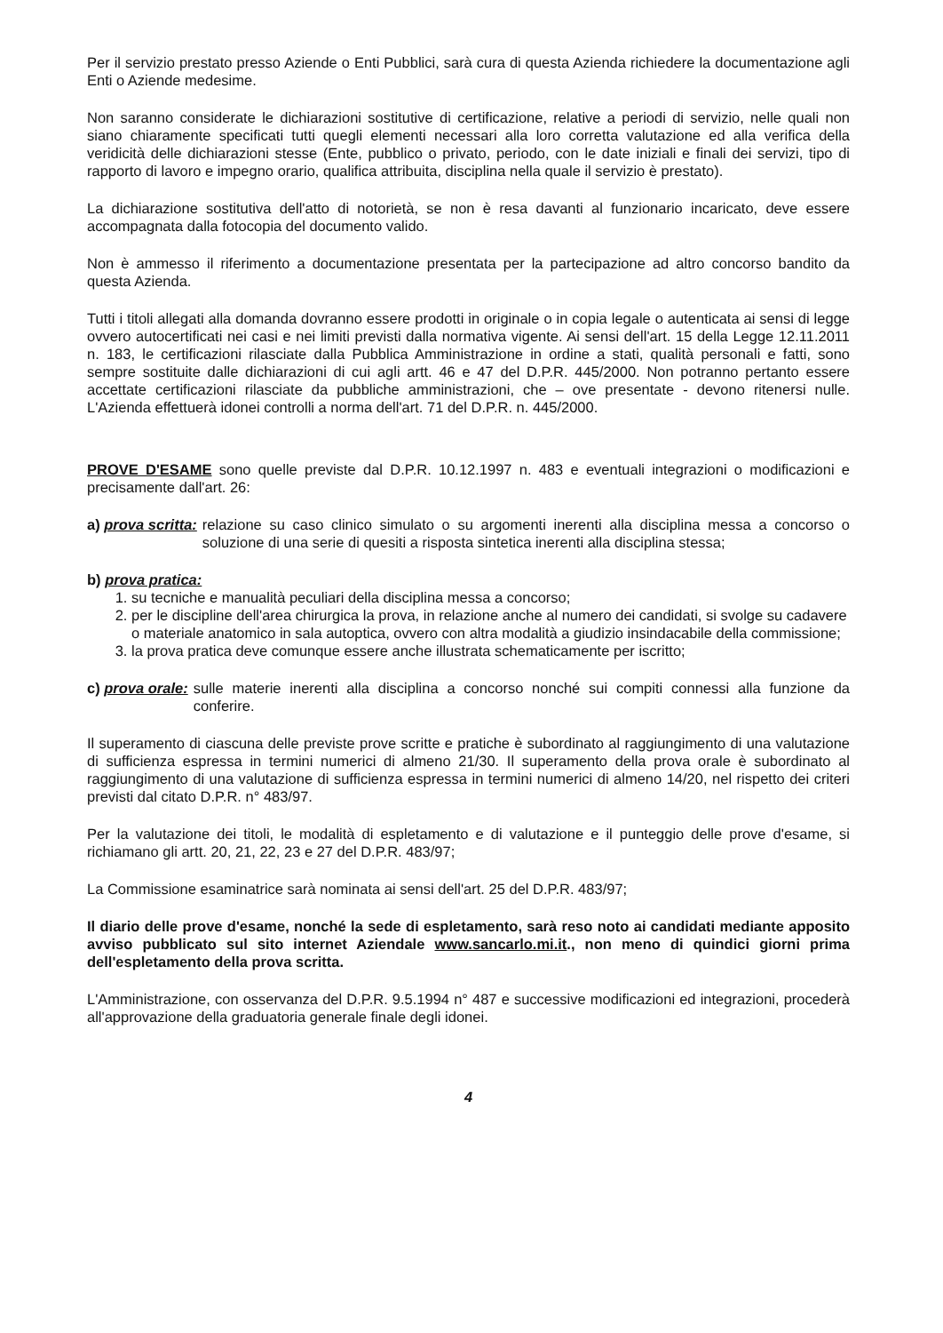Per il servizio prestato presso Aziende o Enti Pubblici, sarà cura di questa Azienda richiedere la documentazione agli Enti o Aziende medesime.
Non saranno considerate le dichiarazioni sostitutive di certificazione, relative a periodi di servizio, nelle quali non siano chiaramente specificati tutti quegli elementi necessari alla loro corretta valutazione ed alla verifica della veridicità delle dichiarazioni stesse (Ente, pubblico o privato, periodo, con le date iniziali e finali dei servizi, tipo di rapporto di lavoro e impegno orario, qualifica attribuita, disciplina nella quale il servizio è prestato).
La dichiarazione sostitutiva dell'atto di notorietà, se non è resa davanti al funzionario incaricato, deve essere accompagnata dalla fotocopia del documento valido.
Non è ammesso il riferimento a documentazione presentata per la partecipazione ad altro concorso bandito da questa Azienda.
Tutti i titoli allegati alla domanda dovranno essere prodotti in originale o in copia legale o autenticata ai sensi di legge ovvero autocertificati nei casi e nei limiti previsti dalla normativa vigente. Ai sensi dell'art. 15 della Legge 12.11.2011 n. 183, le certificazioni rilasciate dalla Pubblica Amministrazione in ordine a stati, qualità personali e fatti, sono sempre sostituite dalle dichiarazioni di cui agli artt. 46 e 47 del D.P.R. 445/2000. Non potranno pertanto essere accettate certificazioni rilasciate da pubbliche amministrazioni, che – ove presentate - devono ritenersi nulle. L'Azienda effettuerà idonei controlli a norma dell'art. 71 del D.P.R. n. 445/2000.
PROVE D'ESAME sono quelle previste dal D.P.R. 10.12.1997 n. 483 e eventuali integrazioni o modificazioni e precisamente dall'art. 26:
a) prova scritta: relazione su caso clinico simulato o su argomenti inerenti alla disciplina messa a concorso o soluzione di una serie di quesiti a risposta sintetica inerenti alla disciplina stessa;
b) prova pratica:
1. su tecniche e manualità peculiari della disciplina messa a concorso;
2. per le discipline dell'area chirurgica la prova, in relazione anche al numero dei candidati, si svolge su cadavere o materiale anatomico in sala autoptica, ovvero con altra modalità a giudizio insindacabile della commissione;
3. la prova pratica deve comunque essere anche illustrata schematicamente per iscritto;
c) prova orale: sulle materie inerenti alla disciplina a concorso nonché sui compiti connessi alla funzione da conferire.
Il superamento di ciascuna delle previste prove scritte e pratiche è subordinato al raggiungimento di una valutazione di sufficienza espressa in termini numerici di almeno 21/30. Il superamento della prova orale è subordinato al raggiungimento di una valutazione di sufficienza espressa in termini numerici di almeno 14/20, nel rispetto dei criteri previsti dal citato D.P.R. n° 483/97.
Per la valutazione dei titoli, le modalità di espletamento e di valutazione e il punteggio delle prove d'esame, si richiamano gli artt. 20, 21, 22, 23 e 27 del D.P.R. 483/97;
La Commissione esaminatrice sarà nominata ai sensi dell'art. 25 del D.P.R. 483/97;
Il diario delle prove d'esame, nonché la sede di espletamento, sarà reso noto ai candidati mediante apposito avviso pubblicato sul sito internet Aziendale www.sancarlo.mi.it., non meno di quindici giorni prima dell'espletamento della prova scritta.
L'Amministrazione, con osservanza del D.P.R. 9.5.1994 n° 487 e successive modificazioni ed integrazioni, procederà all'approvazione della graduatoria generale finale degli idonei.
4